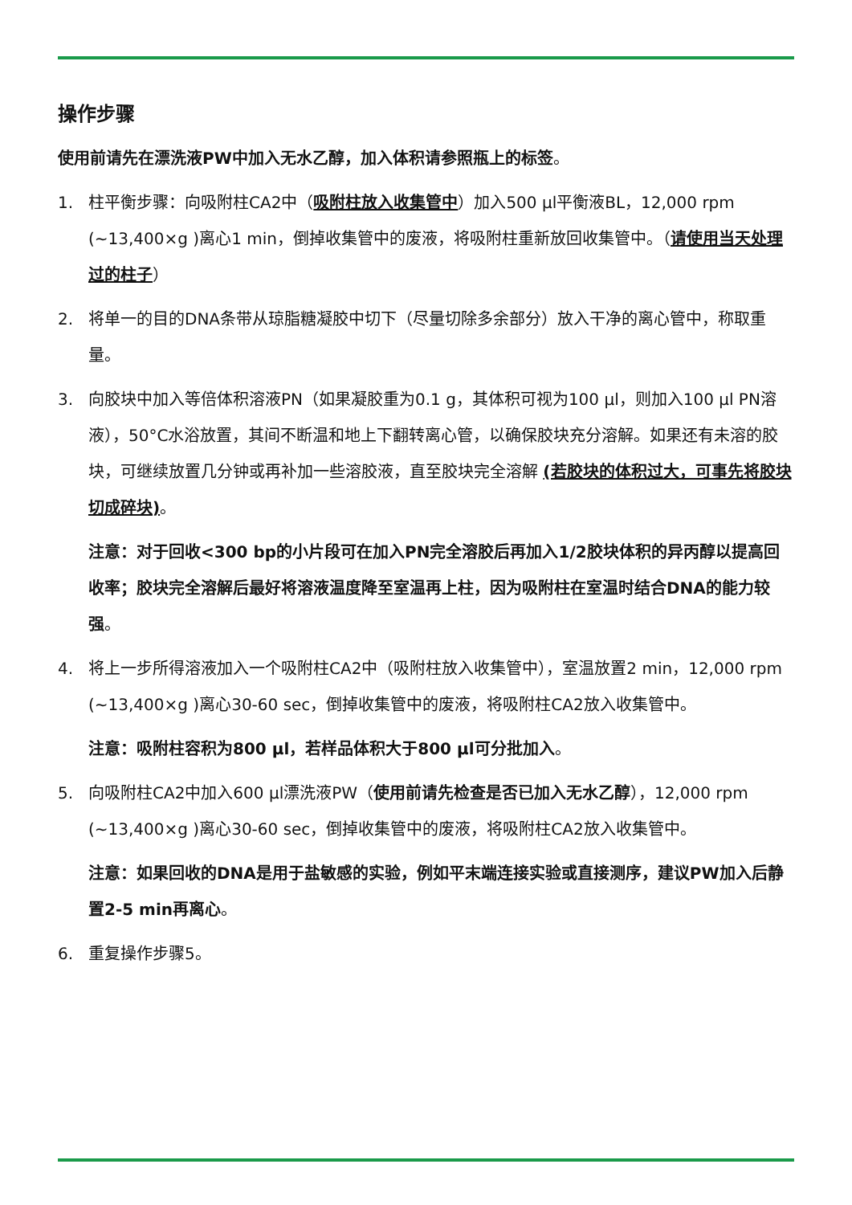操作步骤
使用前请先在漂洗液PW中加入无水乙醇，加入体积请参照瓶上的标签。
1. 柱平衡步骤：向吸附柱CA2中（吸附柱放入收集管中）加入500 μl平衡液BL，12,000 rpm (~13,400×g )离心1 min，倒掉收集管中的废液，将吸附柱重新放回收集管中。（请使用当天处理过的柱子）
2. 将单一的目的DNA条带从琼脂糖凝胶中切下（尽量切除多余部分）放入干净的离心管中，称取重量。
3. 向胶块中加入等倍体积溶液PN（如果凝胶重为0.1 g，其体积可视为100 μl，则加入100 μl PN溶液），50°C水浴放置，其间不断温和地上下翻转离心管，以确保胶块充分溶解。如果还有未溶的胶块，可继续放置几分钟或再补加一些溶胶液，直至胶块完全溶解 (若胶块的体积过大，可事先将胶块切成碎块)。
注意：对于回收<300 bp的小片段可在加入PN完全溶胶后再加入1/2胶块体积的异丙醇以提高回收率；胶块完全溶解后最好将溶液温度降至室温再上柱，因为吸附柱在室温时结合DNA的能力较强。
4. 将上一步所得溶液加入一个吸附柱CA2中（吸附柱放入收集管中），室温放置2 min，12,000 rpm (~13,400×g )离心30-60 sec，倒掉收集管中的废液，将吸附柱CA2放入收集管中。
注意：吸附柱容积为800 μl，若样品体积大于800 μl可分批加入。
5. 向吸附柱CA2中加入600 μl漂洗液PW（使用前请先检查是否已加入无水乙醇），12,000 rpm (~13,400×g )离心30-60 sec，倒掉收集管中的废液，将吸附柱CA2放入收集管中。
注意：如果回收的DNA是用于盐敏感的实验，例如平末端连接实验或直接测序，建议PW加入后静置2-5 min再离心。
6. 重复操作步骤5。